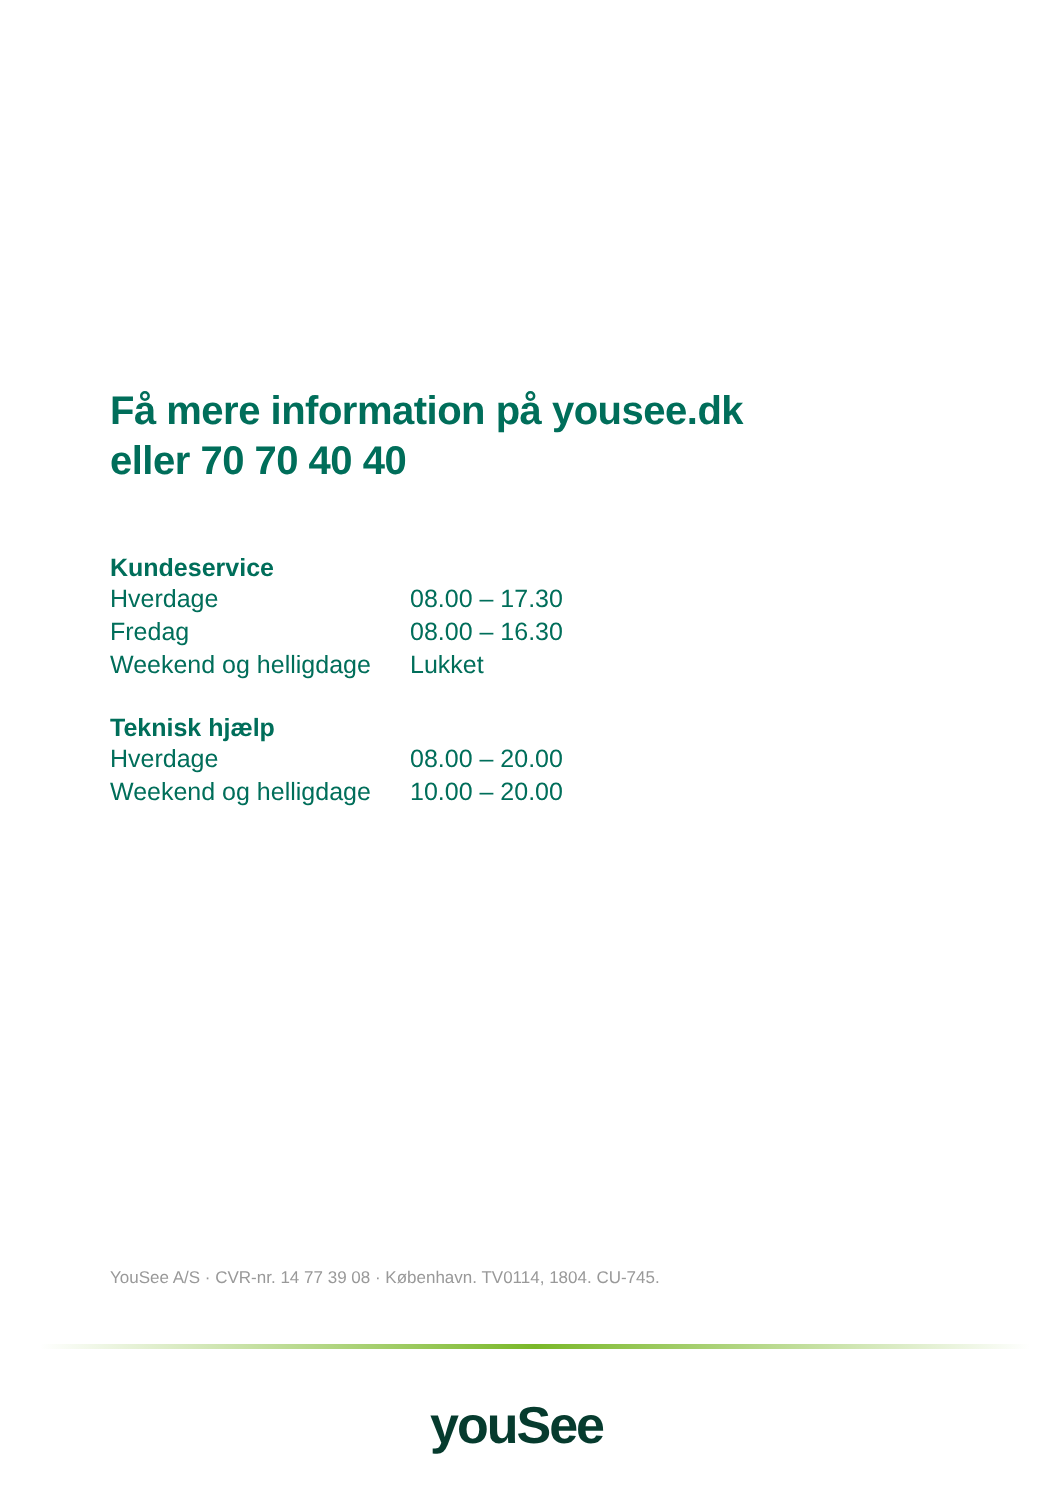Få mere information på yousee.dk
eller 70 70 40 40
Kundeservice
| Hverdage | 08.00 – 17.30 |
| Fredag | 08.00 – 16.30 |
| Weekend og helligdage | Lukket |
Teknisk hjælp
| Hverdage | 08.00 – 20.00 |
| Weekend og helligdage | 10.00 – 20.00 |
YouSee A/S · CVR-nr. 14 77 39 08 · København. TV0114, 1804. CU-745.
youSee